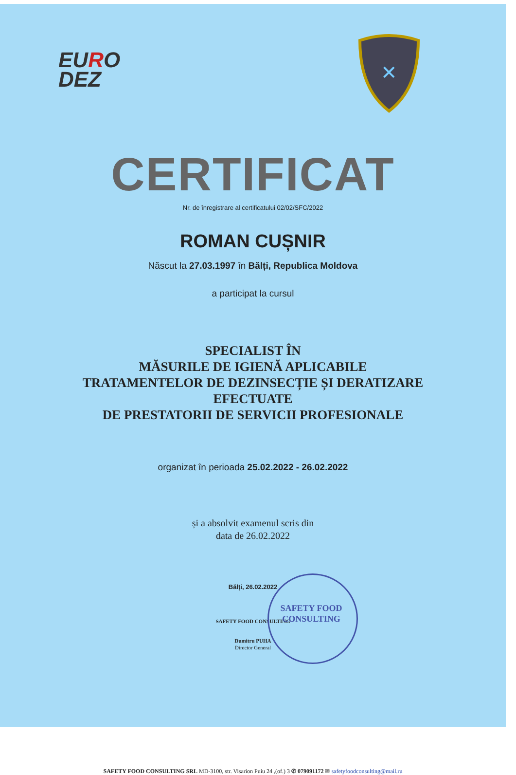EURO
DEZ
✕
CERTIFICAT
Nr. de înregistrare al certificatului 02/02/SFC/2022
ROMAN CUȘNIR
Născut la 27.03.1997 în Bălți, Republica Moldova
a participat la cursul
SPECIALIST ÎN
MĂSURILE DE IGIENĂ APLICABILE
TRATAMENTELOR DE DEZINSECȚIE ȘI DERATIZARE
EFECTUATE
DE PRESTATORII DE SERVICII PROFESIONALE
organizat în perioada 25.02.2022 - 26.02.2022
și a absolvit examenul scris din
data de 26.02.2022
Bălți, 26.02.2022
SAFETY FOOD CONSULTING
Dumitru PUHA
Director General
SAFETY FOOD CONSULTING
SAFETY FOOD CONSULTING SRL MD-3100, str. Visarion Puiu 24 ,(of.) 3 ✆ 079091172 ✉ safetyfoodconsulting@mail.ru